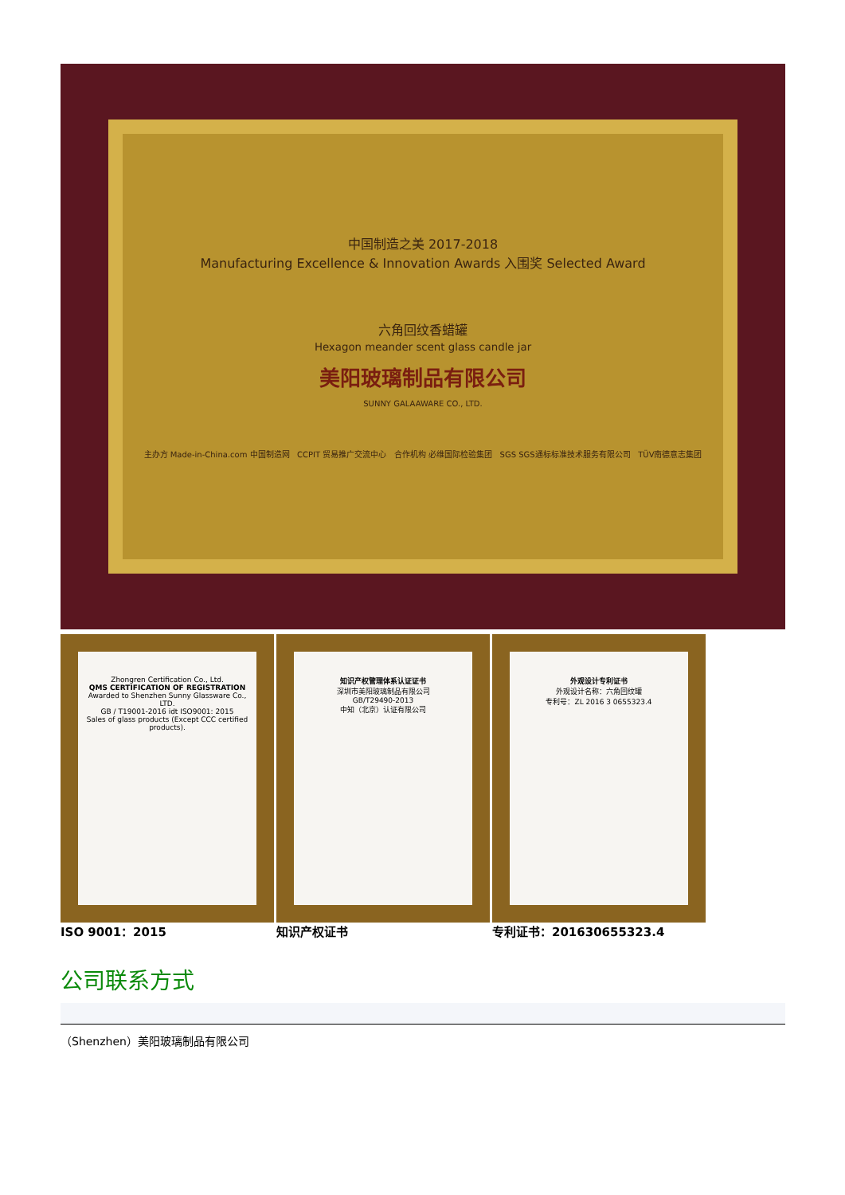中国制造之美 2017-2018
Manufacturing Excellence & Innovation Awards 入围奖 Selected Award
六角回纹香蜡罐
Hexagon meander scent glass candle jar
美阳玻璃制品有限公司
SUNNY GALAAWARE CO., LTD.
主办方 Made-in-China.com 中国制造网 CCPIT 贸易推广交流中心 合作机构 必维国际检验集团 SGS SGS通标标准技术服务有限公司 TÜV南德意志集团
Zhongren Certification Co., Ltd.
QMS CERTIFICATION OF REGISTRATION
Awarded to Shenzhen Sunny Glassware Co., LTD.
GB / T19001-2016 idt ISO9001: 2015
Sales of glass products (Except CCC certified products).
知识产权管理体系认证证书
深圳市美阳玻璃制品有限公司
GB/T29490-2013
中知（北京）认证有限公司
外观设计专利证书
外观设计名称：六角回纹罐
专利号：ZL 2016 3 0655323.4
ISO 9001：2015 知识产权证书 专利证书：201630655323.4
公司联系方式
（Shenzhen）美阳玻璃制品有限公司